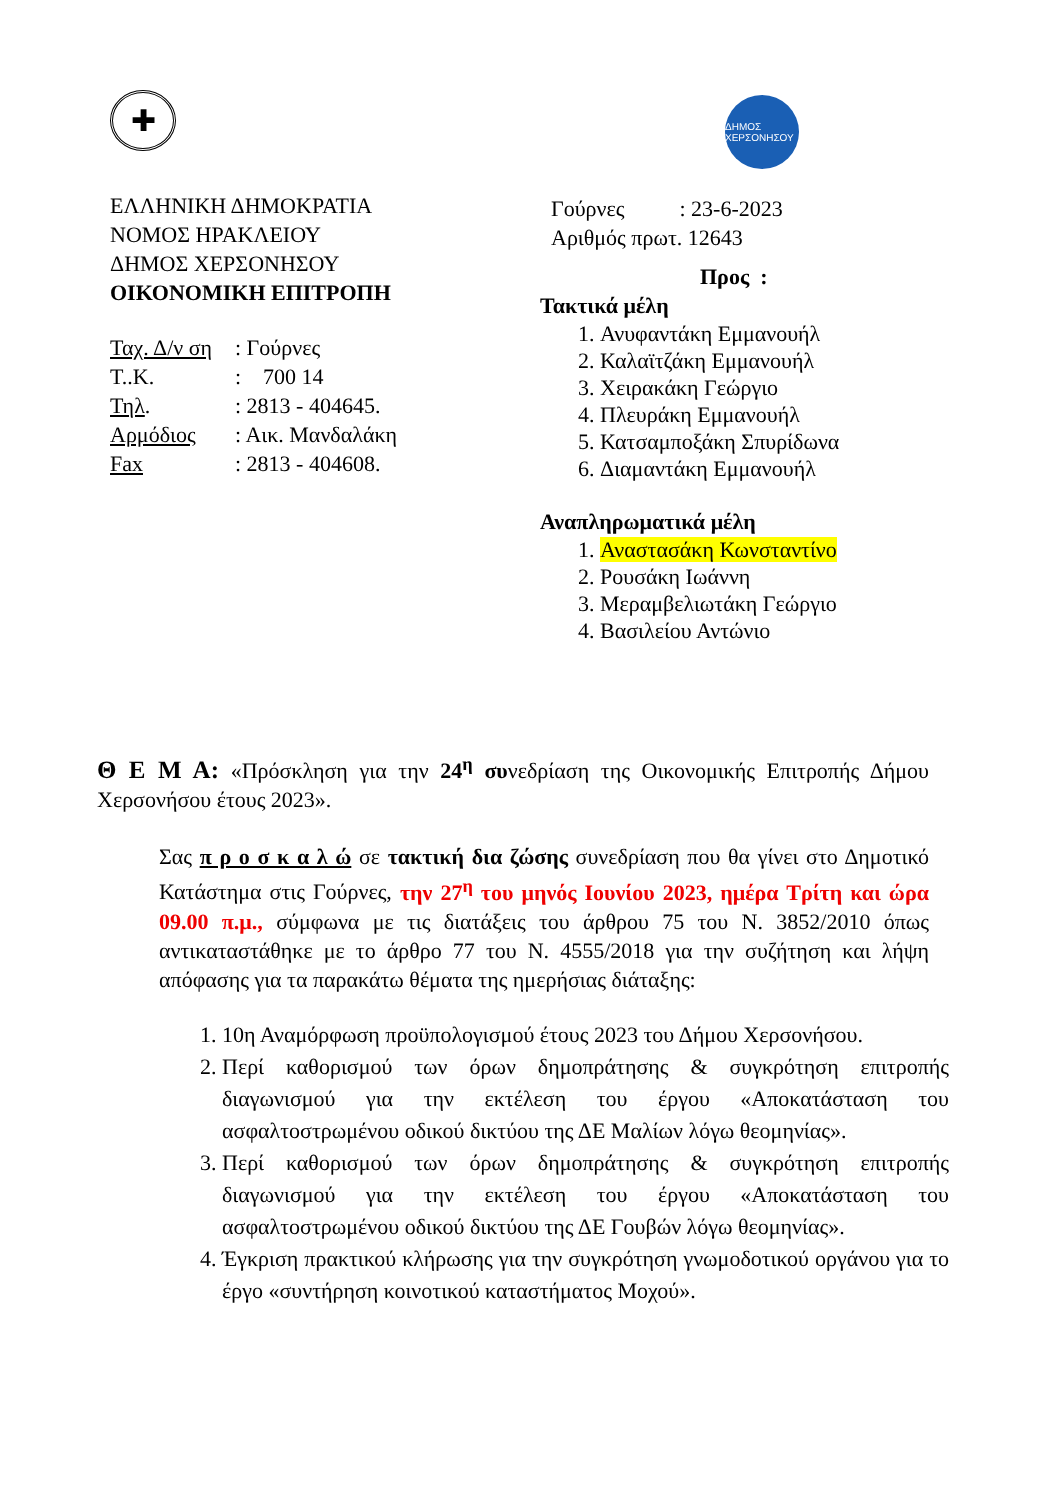✚
ΕΛΛΗΝΙΚΗ ΔΗΜΟΚΡΑΤΙΑ
ΝΟΜΟΣ ΗΡΑΚΛΕΙΟΥ
ΔΗΜΟΣ ΧΕΡΣΟΝΗΣΟΥ
ΟΙΚΟΝΟΜΙΚΗ ΕΠΙΤΡΟΠΗ
Ταχ. Δ/ν ση : Γούρνες
Τ..Κ.: 700 14
Τηλ.: 2813 - 404645.
Αρμόδιος: Αικ. Μανδαλάκη
Fax: 2813 - 404608.
ΔΗΜΟΣ ΧΕΡΣΟΝΗΣΟΥ
Γούρνες : 23-6-2023
Αριθμός πρωτ. 12643
Προς :
Τακτικά μέλη
1. Ανυφαντάκη Εμμανουήλ
2. Καλαϊτζάκη Εμμανουήλ
3. Χειρακάκη Γεώργιο
4. Πλευράκη Εμμανουήλ
5. Κατσαμποξάκη Σπυρίδωνα
6. Διαμαντάκη Εμμανουήλ
Αναπληρωματικά μέλη
1. Αναστασάκη Κωνσταντίνο
2. Ρουσάκη Ιωάννη
3. Μεραμβελιωτάκη Γεώργιο
4. Βασιλείου Αντώνιο
Θ Ε Μ Α: «Πρόσκληση για την 24<sup>η</sup> συνεδρίαση της Οικονομικής Επιτροπής Δήμου Χερσονήσου έτους 2023».
Σας π ρ ο σ κ α λ ώ σε τακτική δια ζώσης συνεδρίαση που θα γίνει στο Δημοτικό Κατάστημα στις Γούρνες, την 27<sup>η</sup> του μηνός Ιουνίου 2023, ημέρα Τρίτη και ώρα 09.00 π.μ., σύμφωνα με τις διατάξεις του άρθρου 75 του Ν. 3852/2010 όπως αντικαταστάθηκε με το άρθρο 77 του Ν. 4555/2018 για την συζήτηση και λήψη απόφασης για τα παρακάτω θέματα της ημερήσιας διάταξης:
1. 10η Αναμόρφωση προϋπολογισμού έτους 2023 του Δήμου Χερσονήσου.
2. Περί καθορισμού των όρων δημοπράτησης & συγκρότηση επιτροπής διαγωνισμού για την εκτέλεση του έργου «Αποκατάσταση του ασφαλτοστρωμένου οδικού δικτύου της ΔΕ Μαλίων λόγω θεομηνίας».
3. Περί καθορισμού των όρων δημοπράτησης & συγκρότηση επιτροπής διαγωνισμού για την εκτέλεση του έργου «Αποκατάσταση του ασφαλτοστρωμένου οδικού δικτύου της ΔΕ Γουβών λόγω θεομηνίας».
4. Έγκριση πρακτικού κλήρωσης για την συγκρότηση γνωμοδοτικού οργάνου για το έργο «συντήρηση κοινοτικού καταστήματος Μοχού».